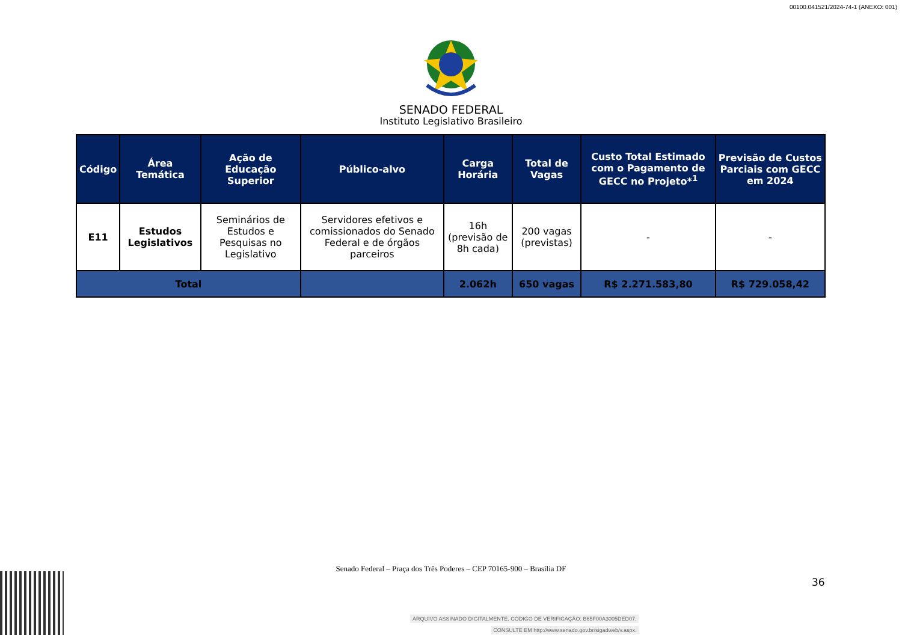00100.041521/2024-74-1 (ANEXO: 001)
SENADO FEDERAL
Instituto Legislativo Brasileiro
| Código | Área Temática | Ação de Educação Superior | Público-alvo | Carga Horária | Total de Vagas | Custo Total Estimado com o Pagamento de GECC no Projeto*<sup>1</sup> | Previsão de Custos Parciais com GECC em 2024 |
| --- | --- | --- | --- | --- | --- | --- | --- |
| E11 | Estudos Legislativos | Seminários de Estudos e Pesquisas no Legislativo | Servidores efetivos e comissionados do Senado Federal e de órgãos parceiros | 16h (previsão de 8h cada) | 200 vagas (previstas) | - | - |
| Total | | | | 2.062h | 650 vagas | R$ 2.271.583,80 | R$ 729.058,42 |
Senado Federal – Praça dos Três Poderes – CEP 70165-900 – Brasília DF
36
ARQUIVO ASSINADO DIGITALMENTE. CÓDIGO DE VERIFICAÇÃO: B65F00A3005DED07.
CONSULTE EM http://www.senado.gov.br/sigadweb/v.aspx.